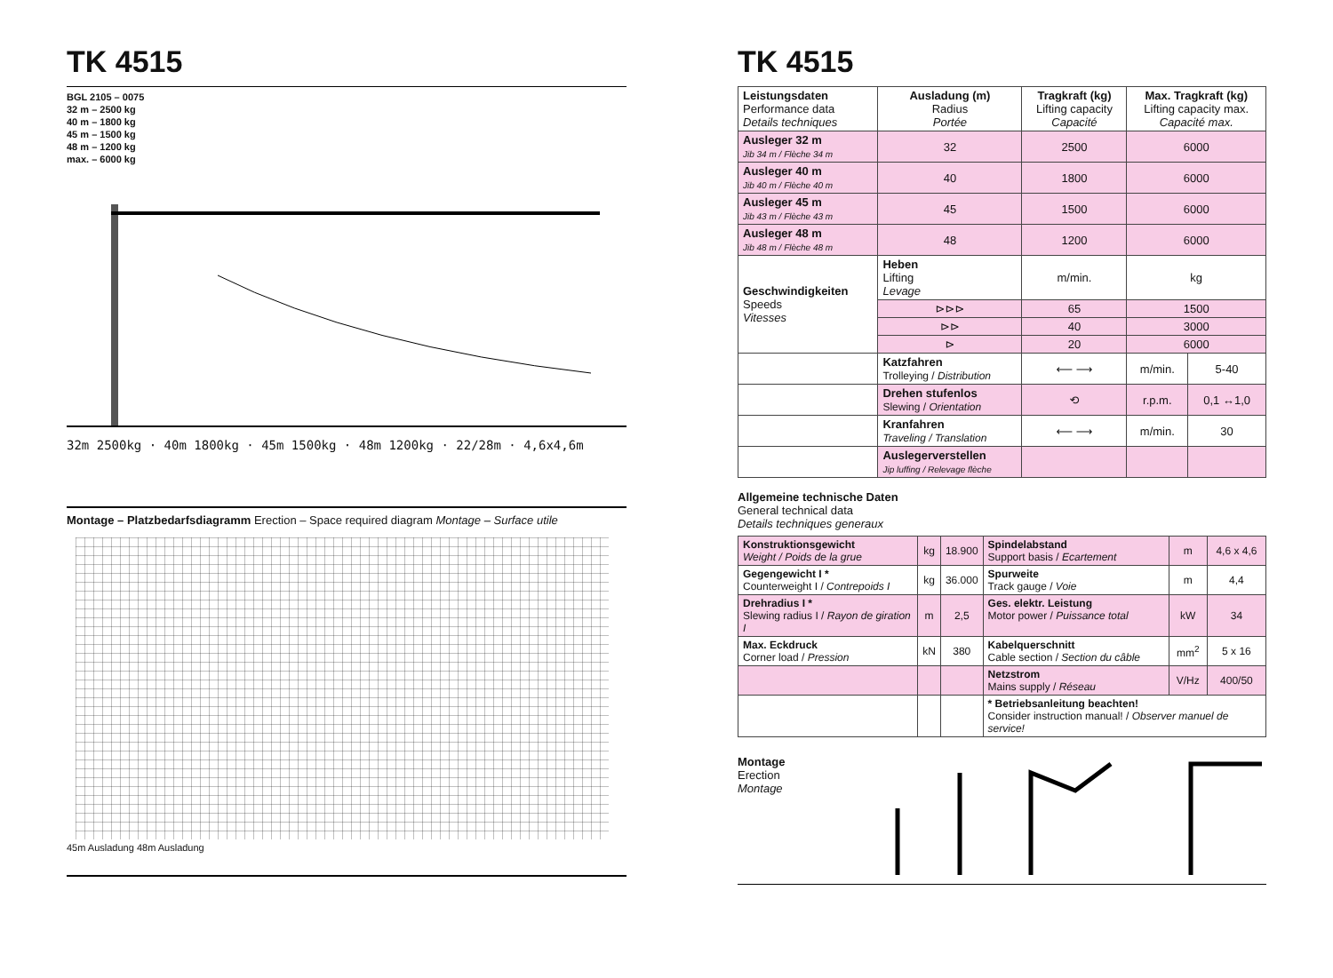TK 4515
BGL 2105 – 0075
32 m – 2500 kg
40 m – 1800 kg
45 m – 1500 kg
48 m – 1200 kg
max. – 6000 kg
32m 2500kg · 40m 1800kg · 45m 1500kg · 48m 1200kg · 22/28m · 4,6x4,6m
Montage – Platzbedarfsdiagramm Erection – Space required diagram Montage – Surface utile
45m Ausladung 48m Ausladung
TK 4515
| Leistungsdaten Performance data Details techniques | Ausladung (m) Radius Portée | Tragkraft (kg) Lifting capacity Capacité | Max. Tragkraft (kg) Lifting capacity max. Capacité max. | |
| --- | --- | --- | --- | --- |
| Ausleger 32 m Jib 34 m / Flèche 34 m | 32 | 2500 | 6000 | |
| Ausleger 40 m Jib 40 m / Flèche 40 m | 40 | 1800 | 6000 | |
| Ausleger 45 m Jib 43 m / Flèche 43 m | 45 | 1500 | 6000 | |
| Ausleger 48 m Jib 48 m / Flèche 48 m | 48 | 1200 | 6000 | |
| Geschwindigkeiten Speeds Vitesses | Heben Lifting Levage | m/min. | kg | |
| | ⊳⊳⊳ | 65 | 1500 | |
| | ⊳⊳ | 40 | 3000 | |
| | ⊳ | 20 | 6000 | |
| | Katzfahren Trolleying / Distribution | ⟵ ⟶ | m/min. | 5-40 |
| | Drehen stufenlos Slewing / Orientation | ⟲ | r.p.m. | 0,1 ↔1,0 |
| | Kranfahren Traveling / Translation | ⟵ ⟶ | m/min. | 30 |
| | Auslegerverstellen Jip luffing / Relevage flèche | | | |
Allgemeine technische Daten
General technical data
Details techniques generaux
| Konstruktionsgewicht Weight / Poids de la grue | kg | 18.900 | Spindelabstand Support basis / Ecartement | m | 4,6 x 4,6 |
| Gegengewicht I * Counterweight I / Contrepoids I | kg | 36.000 | Spurweite Track gauge / Voie | m | 4,4 |
| Drehradius I * Slewing radius I / Rayon de giration I | m | 2,5 | Ges. elektr. Leistung Motor power / Puissance total | kW | 34 |
| Max. Eckdruck Corner load / Pression | kN | 380 | Kabelquerschnitt Cable section / Section du câble | mm<sup>2</sup> | 5 x 16 |
| | | | Netzstrom Mains supply / Réseau | V/Hz | 400/50 |
| | | | * Betriebsanleitung beachten! Consider instruction manual! / Observer manuel de service! | | |
Montage
Erection
Montage